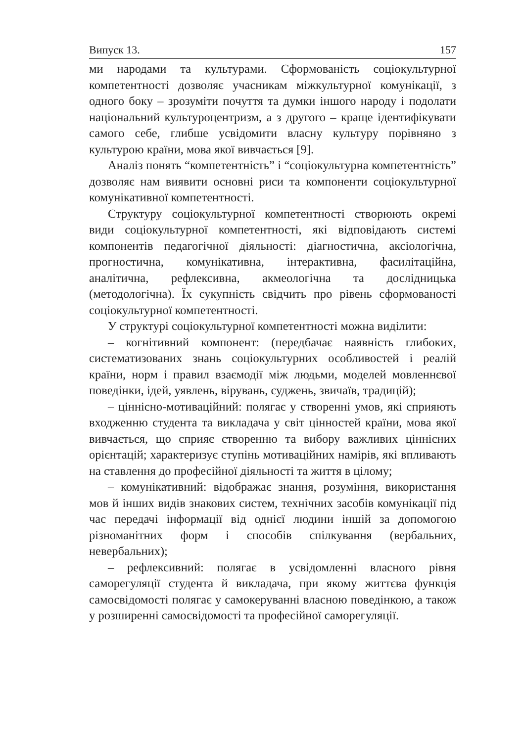Випуск 13. 157
ми народами та культурами. Сформованість соціокультурної компетентності дозволяє учасникам міжкультурної комунікації, з одного боку – зрозуміти почуття та думки іншого народу і подолати національний культуроцентризм, а з другого – краще ідентифікувати самого себе, глибше усвідомити власну культуру порівняно з культурою країни, мова якої вивчається [9].
Аналіз понять “компетентність” і “соціокультурна компетентність” дозволяє нам виявити основні риси та компоненти соціокультурної комунікативної компетентності.
Структуру соціокультурної компетентності створюють окремі види соціокультурної компетентності, які відповідають системі компонентів педагогічної діяльності: діагностична, аксіологічна, прогностична, комунікативна, інтерактивна, фасилітаційна, аналітична, рефлексивна, акмеологічна та дослідницька (методологічна). Їх сукупність свідчить про рівень сформованості соціокультурної компетентності.
У структурі соціокультурної компетентності можна виділити:
– когнітивний компонент: (передбачає наявність глибоких, систематизованих знань соціокультурних особливостей і реалій країни, норм і правил взаємодії між людьми, моделей мовленнєвої поведінки, ідей, уявлень, вірувань, суджень, звичаїв, традицій);
– ціннісно-мотиваційний: полягає у створенні умов, які сприяють входженню студента та викладача у світ цінностей країни, мова якої вивчається, що сприяє створенню та вибору важливих ціннісних орієнтацій; характеризує ступінь мотиваційних намірів, які впливають на ставлення до професійної діяльності та життя в цілому;
– комунікативний: відображає знання, розуміння, використання мов й інших видів знакових систем, технічних засобів комунікації під час передачі інформації від однієї людини іншій за допомогою різноманітних форм і способів спілкування (вербальних, невербальних);
– рефлексивний: полягає в усвідомленні власного рівня саморегуляції студента й викладача, при якому життєва функція самосвідомості полягає у самокеруванні власною поведінкою, а також у розширенні самосвідомості та професійної саморегуляції.